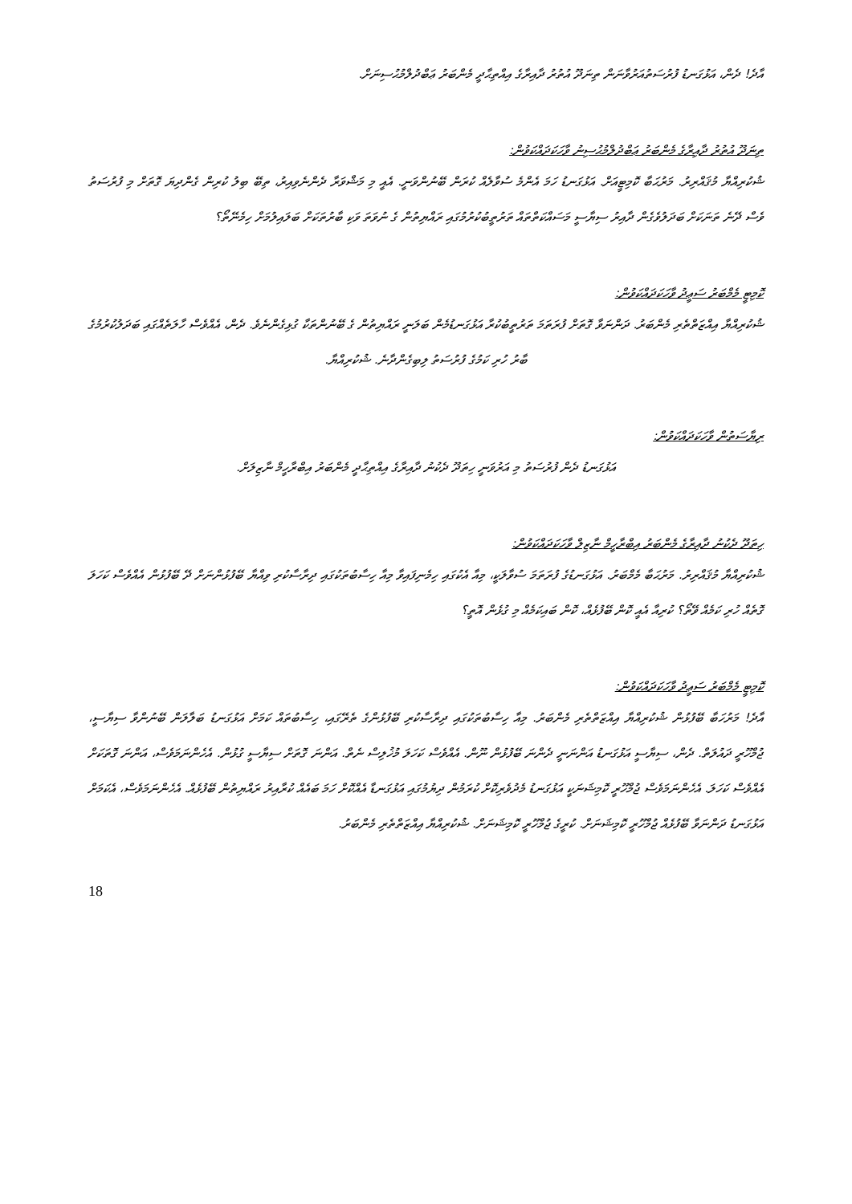އާދެ! ދެން، އަޅުގަނޑު ފުރުސަތުއަރުވާނަން ތިނަދޫ އުތުރު ދާއިރާގެ އިއްތިޙާދީ މެންބަރު ޢަބްދުލްމުޙުސިނަށް.
ތިނަދޫ އުތުރު ދާއިރާގެ މެންބަރު ޢަބްދުލްމުޙުސިނު ވާހަކަދައްކަވުން:
ޝުކުރިއްޔާ މުޤައްރިރު. މަރުޙަބާ ކޮމިޓީއަށް. އަޅުގަނޑު ހަމަ އެންމެ ސުވާލެއް ކުރަން ބޭނުންވަނީ. އެއީ މި މަޝްވަރާ ދެންނެވިއިރު، ތިބޭ ބިލު ކުރިން ގެންދިޔަ ގޮތަށް މި ފުރުސަތު ވެސް ދޭނެ ތަނަކަށް ބަދަލުވެގެން ދާއިރު ސިޔާސީ މަސައްކަތްތައް ތަރުތީބުކުރުމުގައި ރައްޔިތުން ގެ ނުވަތަ ވަކި ބާރުތަކަށް ބަލައިލުމަށް ހިމެނޭތޯ؟
ކޮމިޓީ މެމްބަރު ސަޢީދު ވާހަކަދައްކަވުން:
ޝުކުރިއްޔާ އިއްޒަތްތެރި މެންބަރު. ދަންނަވާ ގޮތަށް ފުރަތަމަ ތަރުތީބުކުރާ އަޅުގަނޑުމެން ބަލަނީ ރައްޔިތުން ގެ ބޭނުންތަކާ ގުޅިގެންނެވެ. ދެން، އެއްވެސް ހާލަތެއްގައި ބަދަލުކުރުމުގެ ބާރު ހުރި ކަމުގެ ފުރުސަތު ލިބިގެންދާނެ. ޝުކުރިއްޔާ.
ރިޔާސަތުން ވާހަކަދައްކަވުން:
އަޅުގަނޑު ދެން ފުރުސަތު މި އަރުވަނީ ހިތަދޫ ދެކުނު ދާއިރާގެ އިއްތިޙާދީ މެންބަރު އިބްރާހީމް ނާޒިލަށް.
ހިތަދޫ ދެކުނު ދާއިރާގެ މެންބަރު އިބްރާހީމް ނާޒިލް ވާހަކަދައްކަވުން:
ޝުކުރިއްޔާ މުޤައްރިރު. މަރުޙަބާ މެމްބަރު. އަޅުގަނޑުގެ ފުރަތަމަ ސުވާލަކީ، މިއާ އެކުގައި ހިމެނިފައިވާ މިއާ ހިސާބުތަކުގައި ދިރާސާކުރި ވިއްޔާ ބޭފުޅުންނަށް ދޭ ބޭފުޅުން އެއްވެސް ކަހަލަ ގޮތެއް ހުރި ކަމެއް ވޭތޯ؟ ކުރިއާ އެއީ ކޮން ބޭފުޅެއް، ކޮން ބައިކަމެއް މި ގުޅެން އޮތީ؟
ކޮމިޓީ މެމްބަރު ސަޢީދު ވާހަކަދައްކަވުން:
އާދެ! މަރުހަބާ ބޭފުޅުން ޝުކުރިއްޔާ އިއްޒަތްތެރި މެންބަރު. މިއާ ހިސާބުތަކުގައި ދިރާސާކުރި ބޭފުޅުންގެ ތެރޭގައި، ހިސާބުތައް ކަމަށް އަޅުގަނޑު ބަލާލަން ބޭނުންވާ ސިޔާސީ، ޖުމްހޫރީ ދައުލަތް. ދެން، ސިޔާސީ އަޅުގަނޑު އަންނަނީ ދެންނަ ބޭފުޅުން ނޫން. އެއްވެސް ކަހަލަ މުޚުލިސް ނެތް. އަންނަ ގޮތަށް ސިޔާސީ ގުޅުން. އެހެންނަމަވެސް، އަންނަ ގޮތަކަށް އެއްވެސް ކަހަލަ. އެހެންނަމަވެސް ޖުމްހޫރީ ކޮމިޝަނަކީ އަޅުގަނޑު މެދުވެރިކޮށް ކުރަމުން ދިޔުމުގައި އަޅުގަނޑާ އެއްކޮށް ހަމަ ބައެއް ކުރާއިރު ރައްޔިތުން ބޭފުޅެއް. އެހެންނަމަވެސް، އެކަމަށް އަޅުގަނޑު ދަންނަވާ ބޭފުޅެއް ޖުމްހޫރީ ކޮމިޝަނަށް. ކުރީގެ ޖުމްހޫރީ ކޮމިޝަނަށް. ޝުކުރިއްޔާ އިއްޒަތްތެރި މެންބަރު.
18